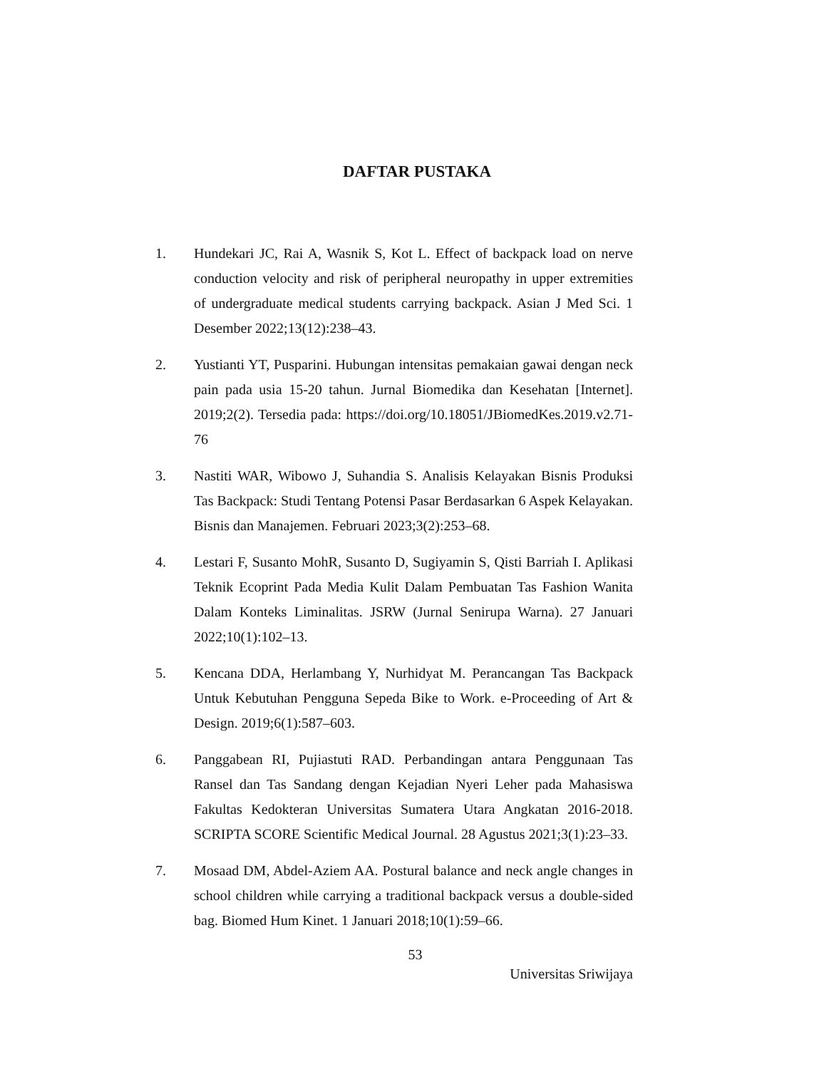DAFTAR PUSTAKA
1. Hundekari JC, Rai A, Wasnik S, Kot L. Effect of backpack load on nerve conduction velocity and risk of peripheral neuropathy in upper extremities of undergraduate medical students carrying backpack. Asian J Med Sci. 1 Desember 2022;13(12):238–43.
2. Yustianti YT, Pusparini. Hubungan intensitas pemakaian gawai dengan neck pain pada usia 15-20 tahun. Jurnal Biomedika dan Kesehatan [Internet]. 2019;2(2). Tersedia pada: https://doi.org/10.18051/JBiomedKes.2019.v2.71-76
3. Nastiti WAR, Wibowo J, Suhandia S. Analisis Kelayakan Bisnis Produksi Tas Backpack: Studi Tentang Potensi Pasar Berdasarkan 6 Aspek Kelayakan. Bisnis dan Manajemen. Februari 2023;3(2):253–68.
4. Lestari F, Susanto MohR, Susanto D, Sugiyamin S, Qisti Barriah I. Aplikasi Teknik Ecoprint Pada Media Kulit Dalam Pembuatan Tas Fashion Wanita Dalam Konteks Liminalitas. JSRW (Jurnal Senirupa Warna). 27 Januari 2022;10(1):102–13.
5. Kencana DDA, Herlambang Y, Nurhidyat M. Perancangan Tas Backpack Untuk Kebutuhan Pengguna Sepeda Bike to Work. e-Proceeding of Art & Design. 2019;6(1):587–603.
6. Panggabean RI, Pujiastuti RAD. Perbandingan antara Penggunaan Tas Ransel dan Tas Sandang dengan Kejadian Nyeri Leher pada Mahasiswa Fakultas Kedokteran Universitas Sumatera Utara Angkatan 2016-2018. SCRIPTA SCORE Scientific Medical Journal. 28 Agustus 2021;3(1):23–33.
7. Mosaad DM, Abdel-Aziem AA. Postural balance and neck angle changes in school children while carrying a traditional backpack versus a double-sided bag. Biomed Hum Kinet. 1 Januari 2018;10(1):59–66.
53
Universitas Sriwijaya